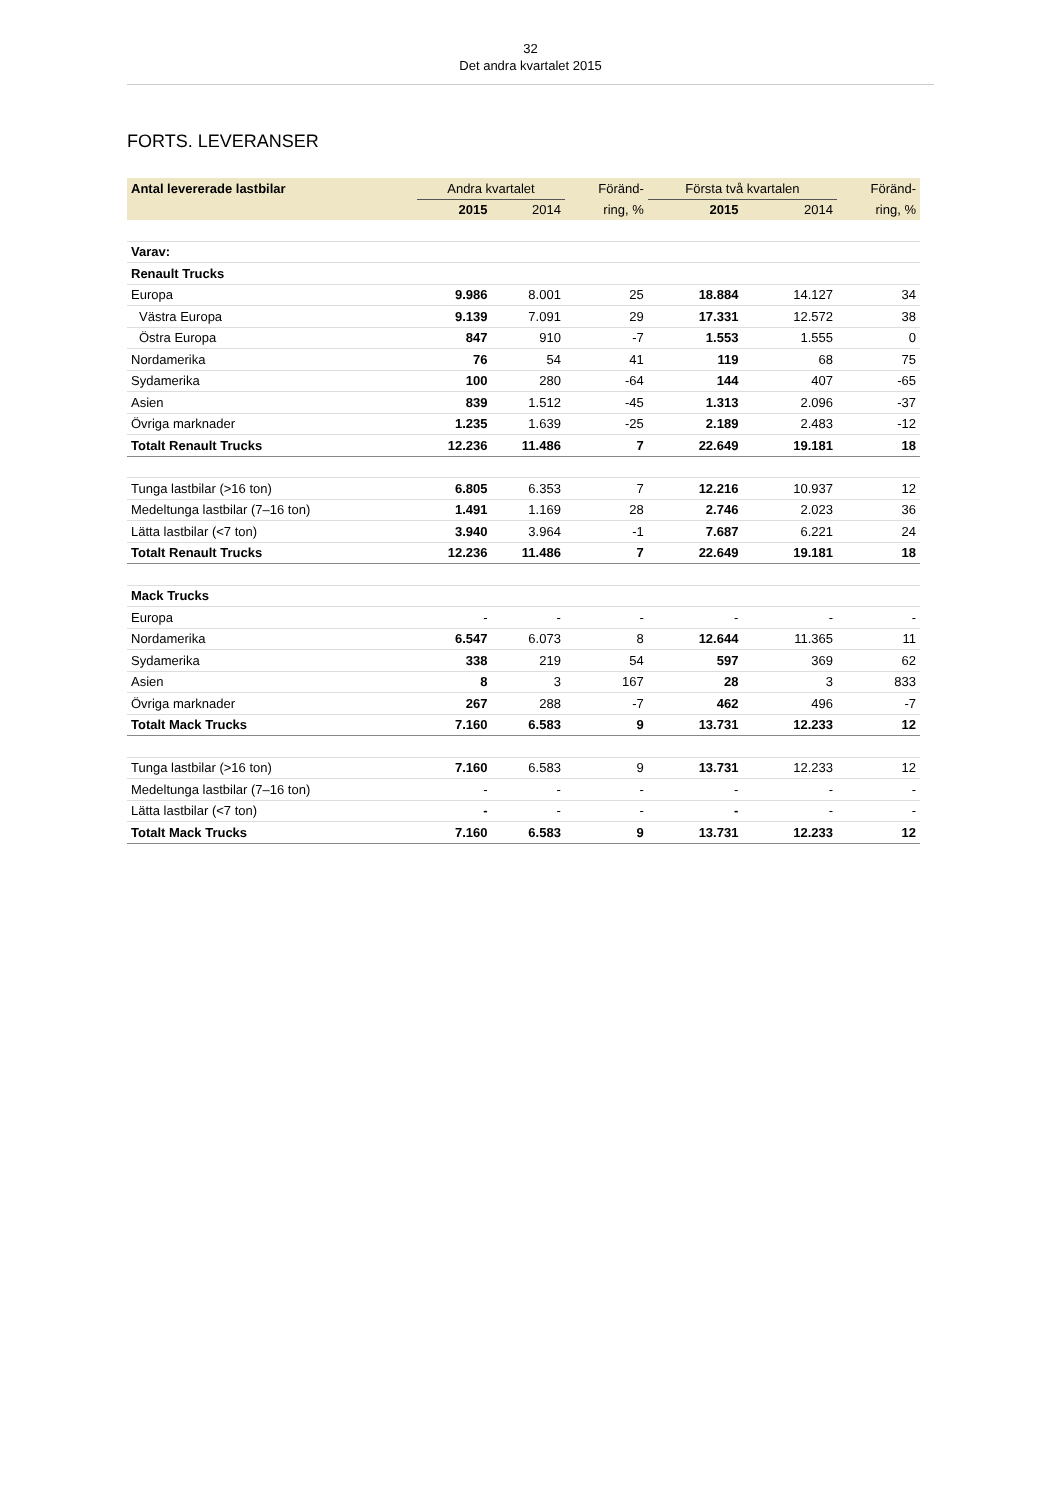32
Det andra kvartalet 2015
FORTS. LEVERANSER
| Antal levererade lastbilar | Andra kvartalet | | Föränd- | Första två kvartalen | | Föränd- |
| --- | --- | --- | --- | --- | --- | --- |
| | 2015 | 2014 | ring, % | 2015 | 2014 | ring, % |
| Varav: | | | | | | |
| Renault Trucks | | | | | | |
| Europa | 9.986 | 8.001 | 25 | 18.884 | 14.127 | 34 |
| Västra Europa | 9.139 | 7.091 | 29 | 17.331 | 12.572 | 38 |
| Östra Europa | 847 | 910 | -7 | 1.553 | 1.555 | 0 |
| Nordamerika | 76 | 54 | 41 | 119 | 68 | 75 |
| Sydamerika | 100 | 280 | -64 | 144 | 407 | -65 |
| Asien | 839 | 1.512 | -45 | 1.313 | 2.096 | -37 |
| Övriga marknader | 1.235 | 1.639 | -25 | 2.189 | 2.483 | -12 |
| Totalt Renault Trucks | 12.236 | 11.486 | 7 | 22.649 | 19.181 | 18 |
| Tunga lastbilar (>16 ton) | 6.805 | 6.353 | 7 | 12.216 | 10.937 | 12 |
| Medeltunga lastbilar (7–16 ton) | 1.491 | 1.169 | 28 | 2.746 | 2.023 | 36 |
| Lätta lastbilar (<7 ton) | 3.940 | 3.964 | -1 | 7.687 | 6.221 | 24 |
| Totalt Renault Trucks | 12.236 | 11.486 | 7 | 22.649 | 19.181 | 18 |
| Mack Trucks | | | | | | |
| Europa | - | - | - | - | - | - |
| Nordamerika | 6.547 | 6.073 | 8 | 12.644 | 11.365 | 11 |
| Sydamerika | 338 | 219 | 54 | 597 | 369 | 62 |
| Asien | 8 | 3 | 167 | 28 | 3 | 833 |
| Övriga marknader | 267 | 288 | -7 | 462 | 496 | -7 |
| Totalt Mack Trucks | 7.160 | 6.583 | 9 | 13.731 | 12.233 | 12 |
| Tunga lastbilar (>16 ton) | 7.160 | 6.583 | 9 | 13.731 | 12.233 | 12 |
| Medeltunga lastbilar (7–16 ton) | - | - | - | - | - | - |
| Lätta lastbilar (<7 ton) | - | - | - | - | - | - |
| Totalt Mack Trucks | 7.160 | 6.583 | 9 | 13.731 | 12.233 | 12 |